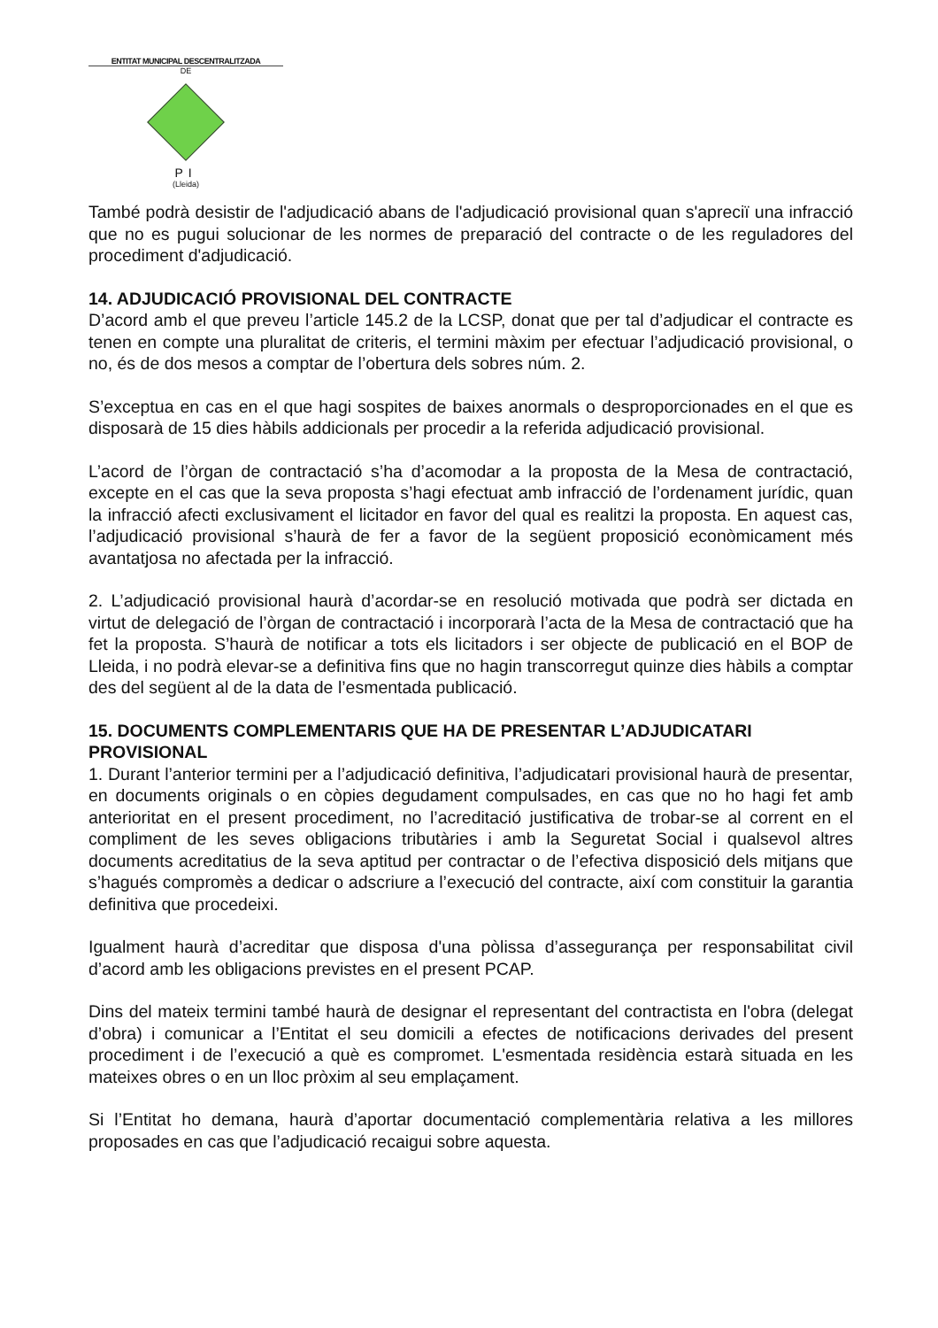ENTITAT MUNICIPAL DESCENTRALITZADA
DE
PI
(Lleida)
També podrà desistir de l'adjudicació abans de l'adjudicació provisional quan s'apreciï una infracció que no es pugui solucionar de les normes de preparació del contracte o de les reguladores del procediment d'adjudicació.
14. ADJUDICACIÓ PROVISIONAL DEL CONTRACTE
D’acord amb el que preveu l’article 145.2 de la LCSP, donat que per tal d’adjudicar el contracte es tenen en compte una pluralitat de criteris, el termini màxim per efectuar l’adjudicació provisional, o no, és de dos mesos a comptar de l’obertura dels sobres núm. 2.
S’exceptua en cas en el que hagi sospites de baixes anormals o desproporcionades en el que es disposarà de 15 dies hàbils addicionals per procedir a la referida adjudicació provisional.
L’acord de l’òrgan de contractació s’ha d’acomodar a la proposta de la Mesa de contractació, excepte en el cas que la seva proposta s’hagi efectuat amb infracció de l’ordenament jurídic, quan la infracció afecti exclusivament el licitador en favor del qual es realitzi la proposta. En aquest cas, l’adjudicació provisional s’haurà de fer a favor de la següent proposició econòmicament més avantatjosa no afectada per la infracció.
2. L’adjudicació provisional haurà d’acordar-se en resolució motivada que podrà ser dictada en virtut de delegació de l’òrgan de contractació i incorporarà l’acta de la Mesa de contractació que ha fet la proposta. S’haurà de notificar a tots els licitadors i ser objecte de publicació en el BOP de Lleida, i no podrà elevar-se a definitiva fins que no hagin transcorregut quinze dies hàbils a comptar des del següent al de la data de l’esmentada publicació.
15. DOCUMENTS COMPLEMENTARIS QUE HA DE PRESENTAR L’ADJUDICATARI PROVISIONAL
1. Durant l’anterior termini per a l’adjudicació definitiva, l’adjudicatari provisional haurà de presentar, en documents originals o en còpies degudament compulsades, en cas que no ho hagi fet amb anterioritat en el present procediment, no l’acreditació justificativa de trobar-se al corrent en el compliment de les seves obligacions tributàries i amb la Seguretat Social i qualsevol altres documents acreditatius de la seva aptitud per contractar o de l’efectiva disposició dels mitjans que s’hagués compromès a dedicar o adscriure a l’execució del contracte, així com constituir la garantia definitiva que procedeixi.
Igualment haurà d’acreditar que disposa d'una pòlissa d’assegurança per responsabilitat civil d’acord amb les obligacions previstes en el present PCAP.
Dins del mateix termini també haurà de designar el representant del contractista en l'obra (delegat d’obra) i comunicar a l’Entitat el seu domicili a efectes de notificacions derivades del present procediment i de l’execució a què es compromet. L'esmentada residència estarà situada en les mateixes obres o en un lloc pròxim al seu emplaçament.
Si l’Entitat ho demana, haurà d’aportar documentació complementària relativa a les millores proposades en cas que l’adjudicació recaigui sobre aquesta.